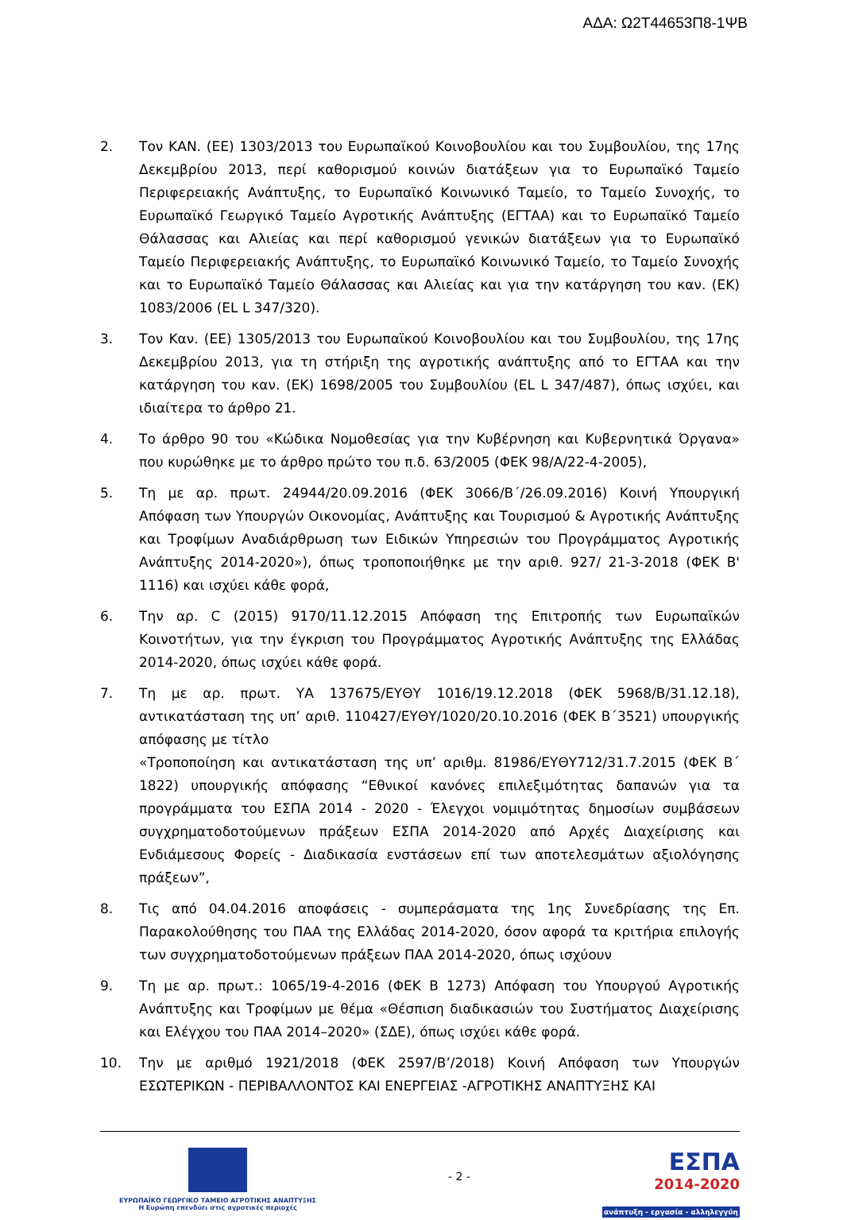ΑΔΑ: Ω2Τ44653Π8-1ΨΒ
2. Τον ΚΑΝ. (ΕΕ) 1303/2013 του Ευρωπαϊκού Κοινοβουλίου και του Συμβουλίου, της 17ης Δεκεμβρίου 2013, περί καθορισμού κοινών διατάξεων για το Ευρωπαϊκό Ταμείο Περιφερειακής Ανάπτυξης, το Ευρωπαϊκό Κοινωνικό Ταμείο, το Ταμείο Συνοχής, το Ευρωπαϊκό Γεωργικό Ταμείο Αγροτικής Ανάπτυξης (ΕΓΤΑΑ) και το Ευρωπαϊκό Ταμείο Θάλασσας και Αλιείας και περί καθορισμού γενικών διατάξεων για το Ευρωπαϊκό Ταμείο Περιφερειακής Ανάπτυξης, το Ευρωπαϊκό Κοινωνικό Ταμείο, το Ταμείο Συνοχής και το Ευρωπαϊκό Ταμείο Θάλασσας και Αλιείας και για την κατάργηση του καν. (ΕΚ) 1083/2006 (EL L 347/320).
3. Τον Καν. (ΕΕ) 1305/2013 του Ευρωπαϊκού Κοινοβουλίου και του Συμβουλίου, της 17ης Δεκεμβρίου 2013, για τη στήριξη της αγροτικής ανάπτυξης από το ΕΓΤΑΑ και την κατάργηση του καν. (ΕΚ) 1698/2005 του Συμβουλίου (EL L 347/487), όπως ισχύει, και ιδιαίτερα το άρθρο 21.
4. Το άρθρο 90 του «Κώδικα Νομοθεσίας για την Κυβέρνηση και Κυβερνητικά Όργανα» που κυρώθηκε με το άρθρο πρώτο του π.δ. 63/2005 (ΦΕΚ 98/Α/22-4-2005),
5. Τη με αρ. πρωτ. 24944/20.09.2016 (ΦΕΚ 3066/Β΄/26.09.2016) Κοινή Υπουργική Απόφαση των Υπουργών Οικονομίας, Ανάπτυξης και Τουρισμού & Αγροτικής Ανάπτυξης και Τροφίμων Αναδιάρθρωση των Ειδικών Υπηρεσιών του Προγράμματος Αγροτικής Ανάπτυξης 2014-2020»), όπως τροποποιήθηκε με την αριθ. 927/ 21-3-2018 (ΦΕΚ Β' 1116) και ισχύει κάθε φορά,
6. Την αρ. C (2015) 9170/11.12.2015 Απόφαση της Επιτροπής των Ευρωπαϊκών Κοινοτήτων, για την έγκριση του Προγράμματος Αγροτικής Ανάπτυξης της Ελλάδας 2014-2020, όπως ισχύει κάθε φορά.
7. Τη με αρ. πρωτ. ΥΑ 137675/ΕΥΘΥ 1016/19.12.2018 (ΦΕΚ 5968/Β/31.12.18), αντικατάσταση της υπ’ αριθ. 110427/ΕΥΘΥ/1020/20.10.2016 (ΦΕΚ Β΄3521) υπουργικής απόφασης με τίτλο
«Τροποποίηση και αντικατάσταση της υπ’ αριθμ. 81986/ΕΥΘΥ712/31.7.2015 (ΦΕΚ Β΄ 1822) υπουργικής απόφασης “Εθνικοί κανόνες επιλεξιμότητας δαπανών για τα προγράμματα του ΕΣΠΑ 2014 - 2020 - Έλεγχοι νομιμότητας δημοσίων συμβάσεων συγχρηματοδοτούμενων πράξεων ΕΣΠΑ 2014-2020 από Αρχές Διαχείρισης και Ενδιάμεσους Φορείς - Διαδικασία ενστάσεων επί των αποτελεσμάτων αξιολόγησης πράξεων”,
8. Τις από 04.04.2016 αποφάσεις - συμπεράσματα της 1ης Συνεδρίασης της Επ. Παρακολούθησης του ΠΑΑ της Ελλάδας 2014-2020, όσον αφορά τα κριτήρια επιλογής των συγχρηματοδοτούμενων πράξεων ΠΑΑ 2014-2020, όπως ισχύουν
9. Τη με αρ. πρωτ.: 1065/19-4-2016 (ΦΕΚ Β 1273) Απόφαση του Υπουργού Αγροτικής Ανάπτυξης και Τροφίμων με θέμα «Θέσπιση διαδικασιών του Συστήματος Διαχείρισης και Ελέγχου του ΠΑΑ 2014–2020» (ΣΔΕ), όπως ισχύει κάθε φορά.
10. Την με αριθμό 1921/2018 (ΦΕΚ 2597/Β’/2018) Κοινή Απόφαση των Υπουργών ΕΣΩΤΕΡΙΚΩΝ - ΠΕΡΙΒΑΛΛΟΝΤΟΣ ΚΑΙ ΕΝΕΡΓΕΙΑΣ -ΑΓΡΟΤΙΚΗΣ ΑΝΑΠΤΥΞΗΣ ΚΑΙ
ΕΥΡΩΠΑΪΚΟ ΓΕΩΡΓΙΚΟ ΤΑΜΕΙΟ ΑΓΡΟΤΙΚΗΣ ΑΝΑΠΤΥΞΗΣ
Η Ευρώπη επενδύει στις αγροτικές περιοχές
- 2 -
ΕΣΠΑ
2014-2020
ανάπτυξη - εργασία - αλληλεγγύη